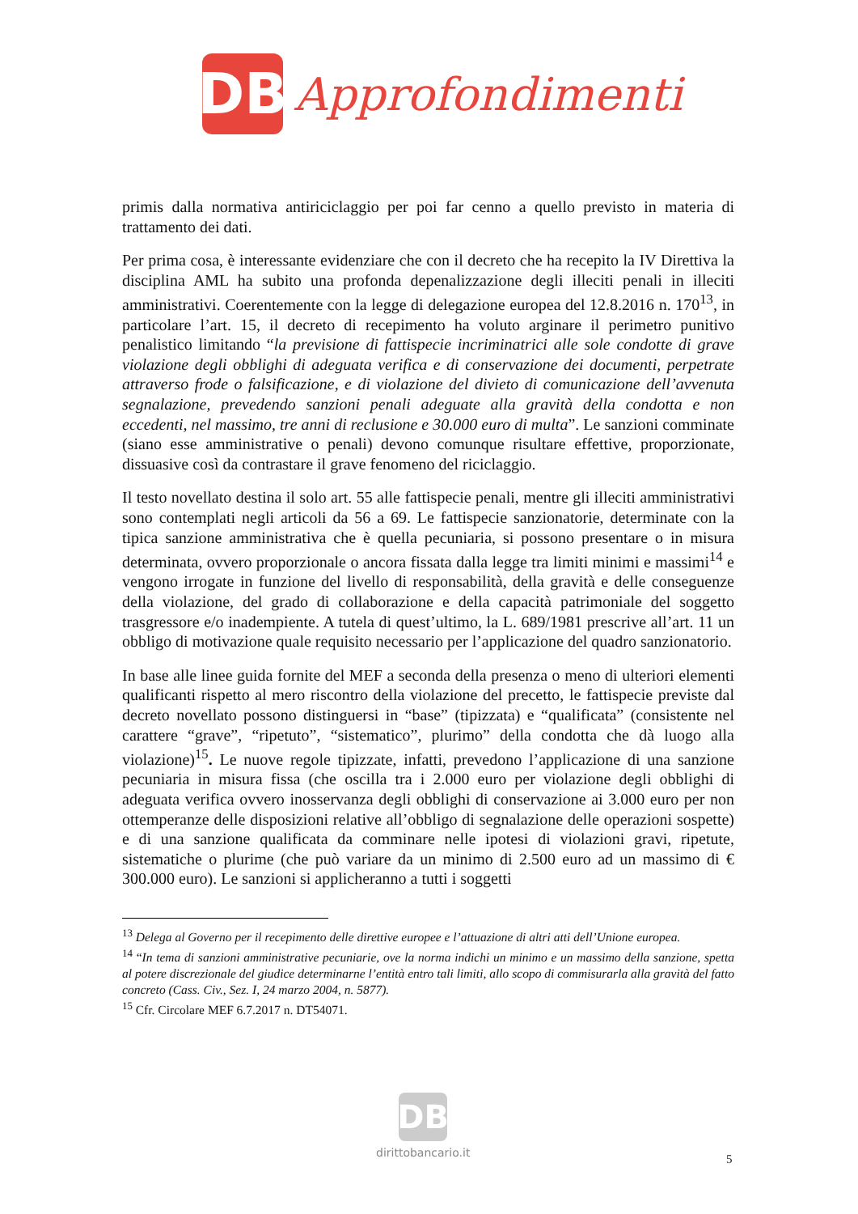DB
Approfondimenti
primis dalla normativa antiriciclaggio per poi far cenno a quello previsto in materia di trattamento dei dati.
Per prima cosa, è interessante evidenziare che con il decreto che ha recepito la IV Direttiva la disciplina AML ha subito una profonda depenalizzazione degli illeciti penali in illeciti amministrativi. Coerentemente con la legge di delegazione europea del 12.8.2016 n. 170<sup>13</sup>, in particolare l’art. 15, il decreto di recepimento ha voluto arginare il perimetro punitivo penalistico limitando “la previsione di fattispecie incriminatrici alle sole condotte di grave violazione degli obblighi di adeguata verifica e di conservazione dei documenti, perpetrate attraverso frode o falsificazione, e di violazione del divieto di comunicazione dell’avvenuta segnalazione, prevedendo sanzioni penali adeguate alla gravità della condotta e non eccedenti, nel massimo, tre anni di reclusione e 30.000 euro di multa”. Le sanzioni comminate (siano esse amministrative o penali) devono comunque risultare effettive, proporzionate, dissuasive così da contrastare il grave fenomeno del riciclaggio.
Il testo novellato destina il solo art. 55 alle fattispecie penali, mentre gli illeciti amministrativi sono contemplati negli articoli da 56 a 69. Le fattispecie sanzionatorie, determinate con la tipica sanzione amministrativa che è quella pecuniaria, si possono presentare o in misura determinata, ovvero proporzionale o ancora fissata dalla legge tra limiti minimi e massimi<sup>14</sup> e vengono irrogate in funzione del livello di responsabilità, della gravità e delle conseguenze della violazione, del grado di collaborazione e della capacità patrimoniale del soggetto trasgressore e/o inadempiente. A tutela di quest’ultimo, la L. 689/1981 prescrive all’art. 11 un obbligo di motivazione quale requisito necessario per l’applicazione del quadro sanzionatorio.
In base alle linee guida fornite del MEF a seconda della presenza o meno di ulteriori elementi qualificanti rispetto al mero riscontro della violazione del precetto, le fattispecie previste dal decreto novellato possono distinguersi in “base” (tipizzata) e “qualificata” (consistente nel carattere “grave”, “ripetuto”, “sistematico”, plurimo” della condotta che dà luogo alla violazione)<sup>15</sup>. Le nuove regole tipizzate, infatti, prevedono l’applicazione di una sanzione pecuniaria in misura fissa (che oscilla tra i 2.000 euro per violazione degli obblighi di adeguata verifica ovvero inosservanza degli obblighi di conservazione ai 3.000 euro per non ottemperanze delle disposizioni relative all’obbligo di segnalazione delle operazioni sospette) e di una sanzione qualificata da comminare nelle ipotesi di violazioni gravi, ripetute, sistematiche o plurime (che può variare da un minimo di 2.500 euro ad un massimo di € 300.000 euro). Le sanzioni si applicheranno a tutti i soggetti
<sup>13</sup> Delega al Governo per il recepimento delle direttive europee e l’attuazione di altri atti dell’Unione europea.
<sup>14</sup> “In tema di sanzioni amministrative pecuniarie, ove la norma indichi un minimo e un massimo della sanzione, spetta al potere discrezionale del giudice determinarne l’entità entro tali limiti, allo scopo di commisurarla alla gravità del fatto concreto (Cass. Civ., Sez. I, 24 marzo 2004, n. 5877).
<sup>15</sup> Cfr. Circolare MEF 6.7.2017 n. DT54071.
DB
dirittobancario.it
5